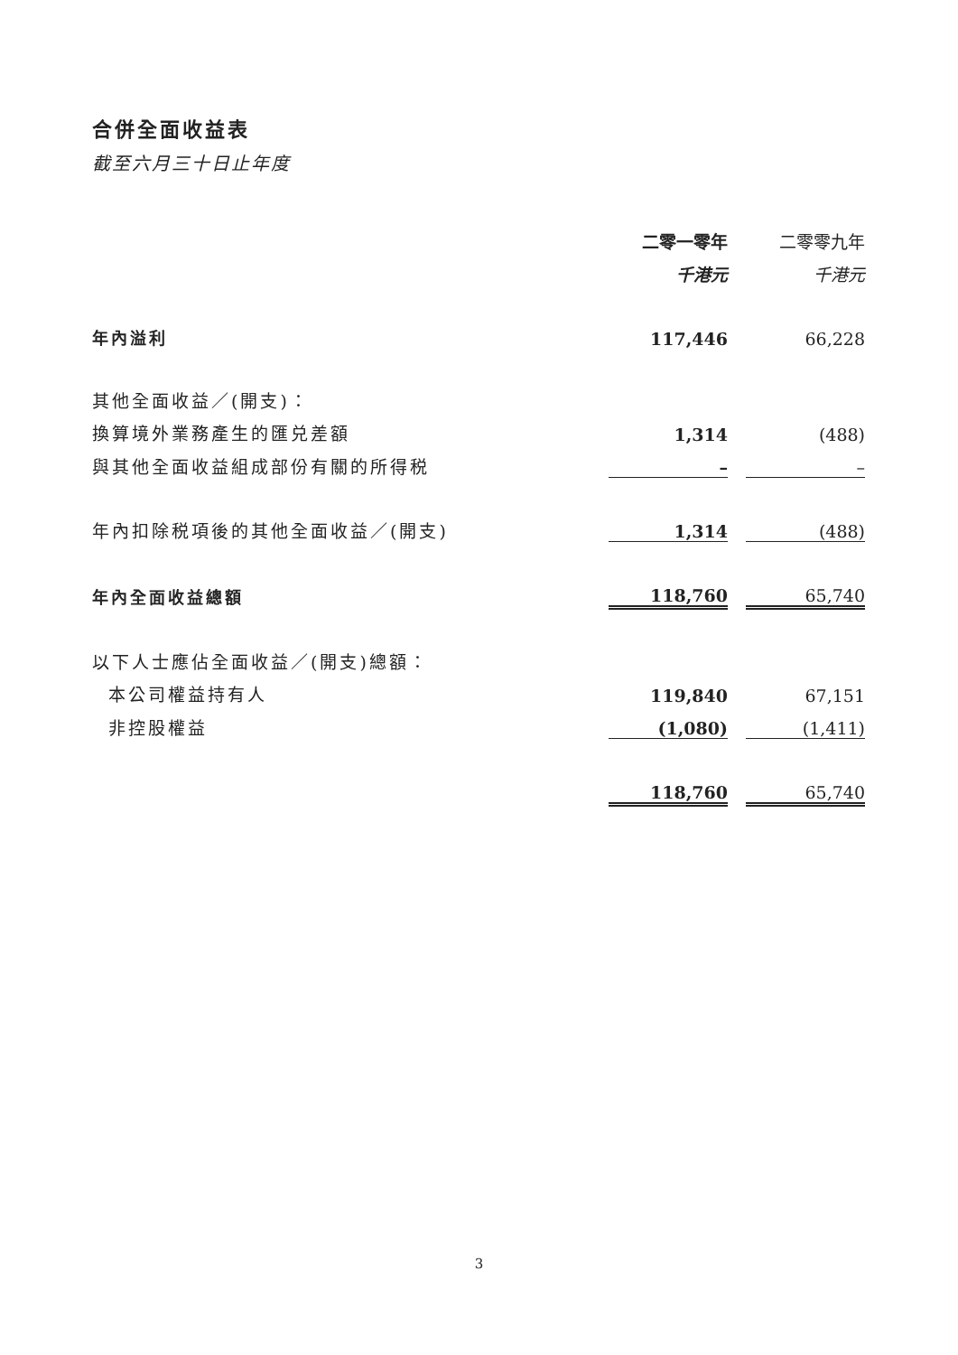合併全面收益表
截至六月三十日止年度
| | 二零一零年 | | 二零零九年 |
| --- | --- | --- | --- |
| | 千港元 | | 千港元 |
| 年內溢利 | 117,446 | | 66,228 |
| 其他全面收益／(開支)： | | | |
| 換算境外業務產生的匯兑差額 | 1,314 | | (488) |
| 與其他全面收益組成部份有關的所得税 | – | | – |
| 年內扣除税項後的其他全面收益／(開支) | 1,314 | | (488) |
| 年內全面收益總額 | 118,760 | | 65,740 |
| 以下人士應佔全面收益／(開支)總額： | | | |
| 本公司權益持有人 | 119,840 | | 67,151 |
| 非控股權益 | (1,080) | | (1,411) |
| | 118,760 | | 65,740 |
3